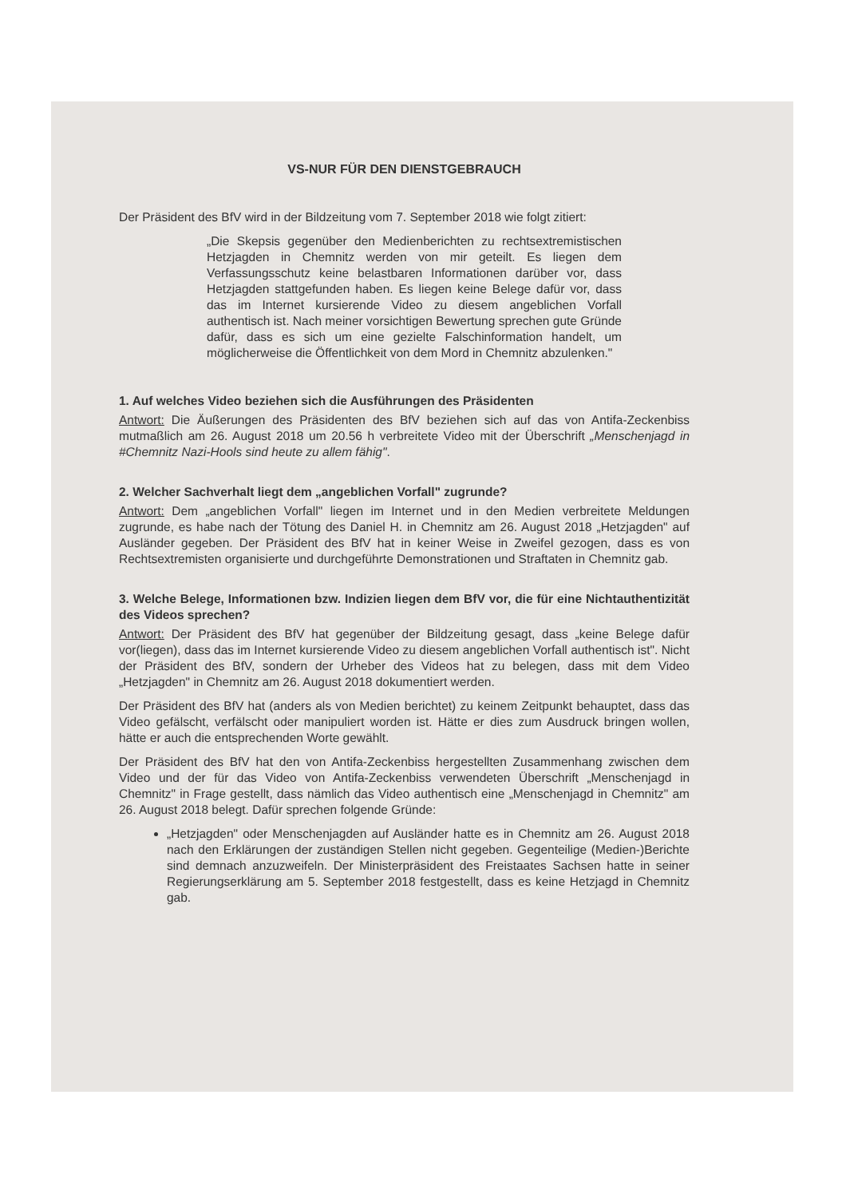VS-NUR FÜR DEN DIENSTGEBRAUCH
Der Präsident des BfV wird in der Bildzeitung vom 7. September 2018 wie folgt zitiert:
„Die Skepsis gegenüber den Medienberichten zu rechtsextremistischen Hetzjagden in Chemnitz werden von mir geteilt. Es liegen dem Verfassungsschutz keine belastbaren Informationen darüber vor, dass Hetzjagden stattgefunden haben. Es liegen keine Belege dafür vor, dass das im Internet kursierende Video zu diesem angeblichen Vorfall authentisch ist. Nach meiner vorsichtigen Bewertung sprechen gute Gründe dafür, dass es sich um eine gezielte Falschinformation handelt, um möglicherweise die Öffentlichkeit von dem Mord in Chemnitz abzulenken."
1. Auf welches Video beziehen sich die Ausführungen des Präsidenten
Antwort: Die Äußerungen des Präsidenten des BfV beziehen sich auf das von Antifa-Zeckenbiss mutmaßlich am 26. August 2018 um 20.56 h verbreitete Video mit der Überschrift „Menschenjagd in #Chemnitz Nazi-Hools sind heute zu allem fähig".
2. Welcher Sachverhalt liegt dem „angeblichen Vorfall" zugrunde?
Antwort: Dem „angeblichen Vorfall" liegen im Internet und in den Medien verbreitete Meldungen zugrunde, es habe nach der Tötung des Daniel H. in Chemnitz am 26. August 2018 „Hetzjagden" auf Ausländer gegeben. Der Präsident des BfV hat in keiner Weise in Zweifel gezogen, dass es von Rechtsextremisten organisierte und durchgeführte Demonstrationen und Straftaten in Chemnitz gab.
3. Welche Belege, Informationen bzw. Indizien liegen dem BfV vor, die für eine Nichtauthentizität des Videos sprechen?
Antwort: Der Präsident des BfV hat gegenüber der Bildzeitung gesagt, dass „keine Belege dafür vor(liegen), dass das im Internet kursierende Video zu diesem angeblichen Vorfall authentisch ist". Nicht der Präsident des BfV, sondern der Urheber des Videos hat zu belegen, dass mit dem Video „Hetzjagden" in Chemnitz am 26. August 2018 dokumentiert werden.
Der Präsident des BfV hat (anders als von Medien berichtet) zu keinem Zeitpunkt behauptet, dass das Video gefälscht, verfälscht oder manipuliert worden ist. Hätte er dies zum Ausdruck bringen wollen, hätte er auch die entsprechenden Worte gewählt.
Der Präsident des BfV hat den von Antifa-Zeckenbiss hergestellten Zusammenhang zwischen dem Video und der für das Video von Antifa-Zeckenbiss verwendeten Überschrift „Menschenjagd in Chemnitz" in Frage gestellt, dass nämlich das Video authentisch eine „Menschenjagd in Chemnitz" am 26. August 2018 belegt. Dafür sprechen folgende Gründe:
„Hetzjagden" oder Menschenjagden auf Ausländer hatte es in Chemnitz am 26. August 2018 nach den Erklärungen der zuständigen Stellen nicht gegeben. Gegenteilige (Medien-)Berichte sind demnach anzuzweifeln. Der Ministerpräsident des Freistaates Sachsen hatte in seiner Regierungserklärung am 5. September 2018 festgestellt, dass es keine Hetzjagd in Chemnitz gab.